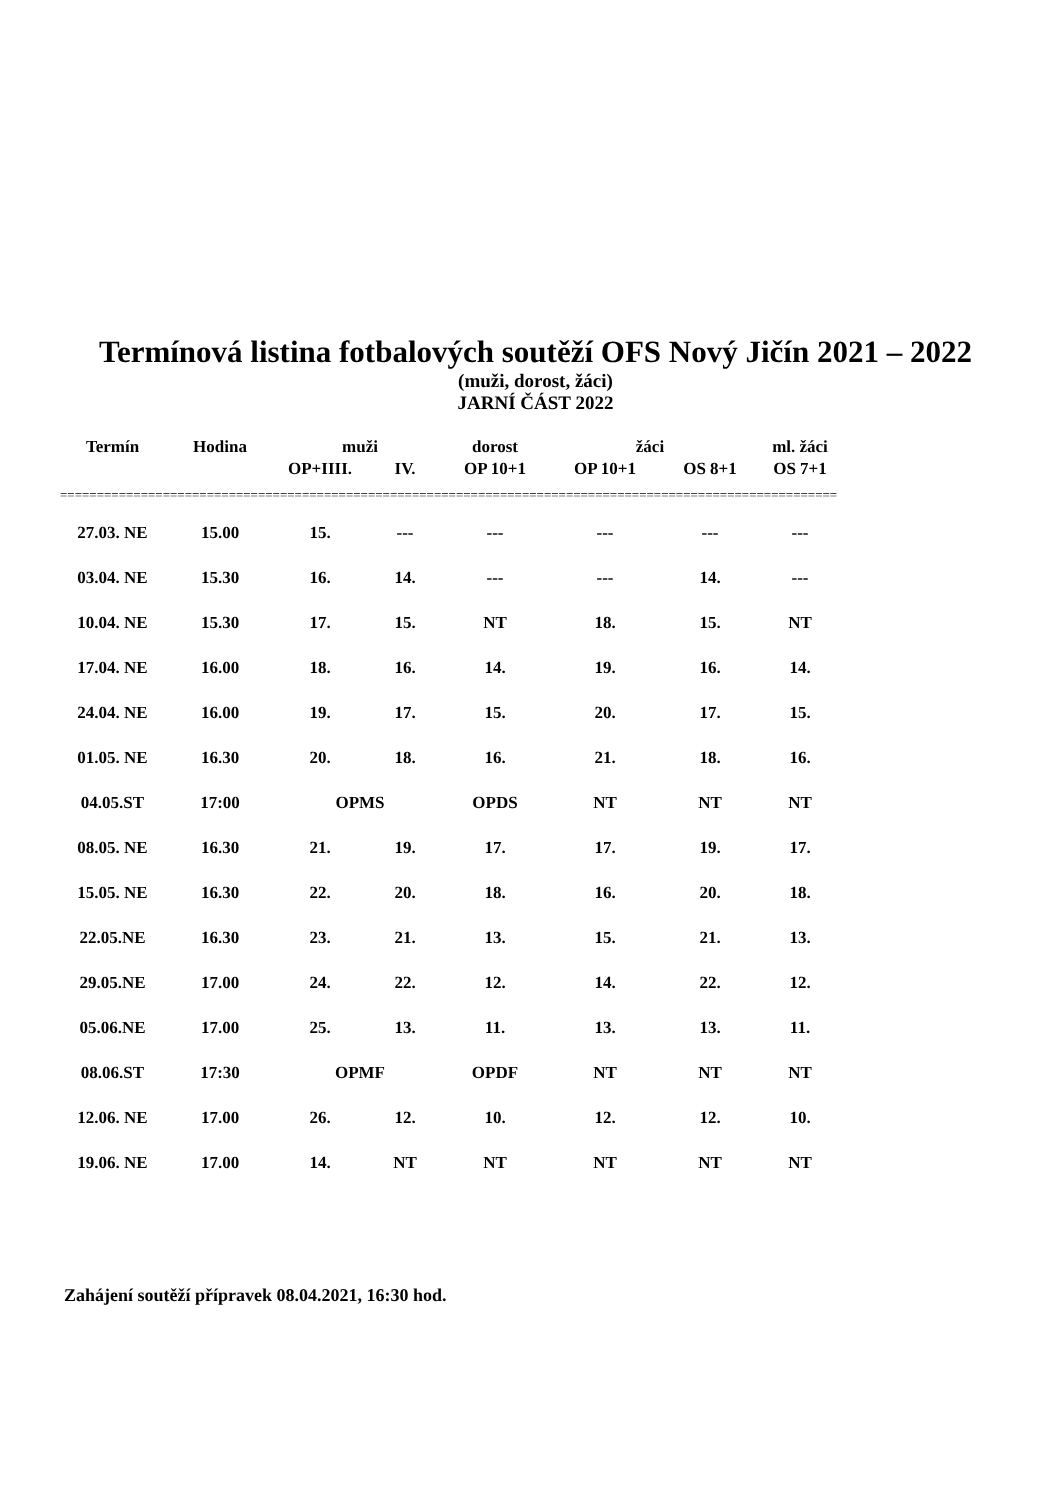Termínová listina fotbalových soutěží OFS Nový Jičín 2021 – 2022
(muži, dorost, žáci)
JARNÍ ČÁST 2022
| Termín | Hodina | muži | | dorost | žáci | | ml. žáci |
| --- | --- | --- | --- | --- | --- | --- | --- |
| | | OP+IIII. | IV. | OP 10+1 | OP 10+1 | OS 8+1 | OS 7+1 |
| ========================================================================================================== | | | | | | | |
| 27.03. NE | 15.00 | 15. | --- | --- | --- | --- | --- |
| 03.04. NE | 15.30 | 16. | 14. | --- | --- | 14. | --- |
| 10.04. NE | 15.30 | 17. | 15. | NT | 18. | 15. | NT |
| 17.04. NE | 16.00 | 18. | 16. | 14. | 19. | 16. | 14. |
| 24.04. NE | 16.00 | 19. | 17. | 15. | 20. | 17. | 15. |
| 01.05. NE | 16.30 | 20. | 18. | 16. | 21. | 18. | 16. |
| 04.05.ST | 17:00 | OPMS | | OPDS | NT | NT | NT |
| 08.05. NE | 16.30 | 21. | 19. | 17. | 17. | 19. | 17. |
| 15.05. NE | 16.30 | 22. | 20. | 18. | 16. | 20. | 18. |
| 22.05.NE | 16.30 | 23. | 21. | 13. | 15. | 21. | 13. |
| 29.05.NE | 17.00 | 24. | 22. | 12. | 14. | 22. | 12. |
| 05.06.NE | 17.00 | 25. | 13. | 11. | 13. | 13. | 11. |
| 08.06.ST | 17:30 | OPMF | | OPDF | NT | NT | NT |
| 12.06. NE | 17.00 | 26. | 12. | 10. | 12. | 12. | 10. |
| 19.06. NE | 17.00 | 14. | NT | NT | NT | NT | NT |
Zahájení soutěží přípravek 08.04.2021, 16:30 hod.